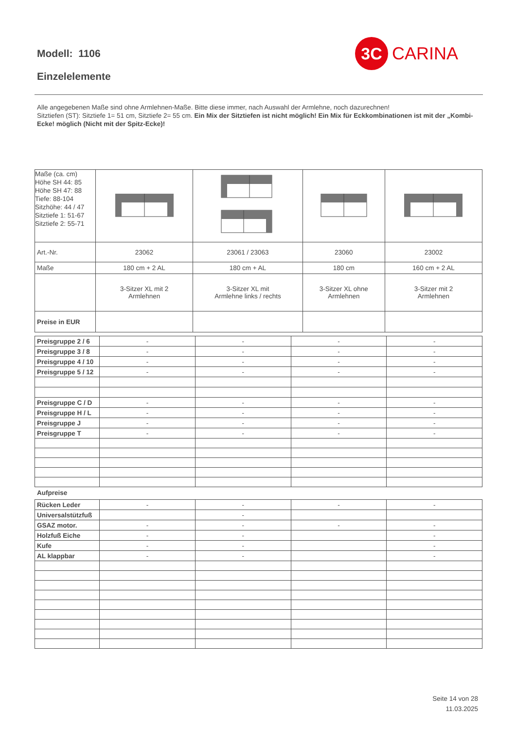Modell: 1106
Einzelelemente
3C
CARINA
Alle angegebenen Maße sind ohne Armlehnen-Maße. Bitte diese immer, nach Auswahl der Armlehne, noch dazurechnen!
Sitztiefen (ST): Sitztiefe 1= 51 cm, Sitztiefe 2= 55 cm. Ein Mix der Sitztiefen ist nicht möglich! Ein Mix für Eckkombinationen ist mit der „Kombi-Ecke! möglich (Nicht mit der Spitz-Ecke)!
| Maße (ca. cm) Höhe SH 44: 85 Höhe SH 47: 88 Tiefe: 88-104 Sitzhöhe: 44 / 47 Sitztiefe 1: 51-67 Sitztiefe 2: 55-71 | | | | |
| Art.-Nr. | 23062 | 23061 / 23063 | 23060 | 23002 |
| Maße | 180 cm + 2 AL | 180 cm + AL | 180 cm | 160 cm + 2 AL |
| | 3-Sitzer XL mit 2 Armlehnen | 3-Sitzer XL mit Armlehne links / rechts | 3-Sitzer XL ohne Armlehnen | 3-Sitzer mit 2 Armlehnen |
| Preise in EUR | | | | |
| Preisgruppe 2 / 6 | - | - | - | - |
| Preisgruppe 3 / 8 | - | - | - | - |
| Preisgruppe 4 / 10 | - | - | - | - |
| Preisgruppe 5 / 12 | - | - | - | - |
| Preisgruppe C / D | - | - | - | - |
| Preisgruppe H / L | - | - | - | - |
| Preisgruppe J | - | - | - | - |
| Preisgruppe T | - | - | - | - |
Aufpreise
| Rücken Leder | - | - | - | - |
| Universalstützfuß | | - | | |
| GSAZ motor. | - | - | - | - |
| Holzfuß Eiche | - | - | | - |
| Kufe | - | - | | - |
| AL klappbar | - | - | | - |
Seite 14 von 28
11.03.2025